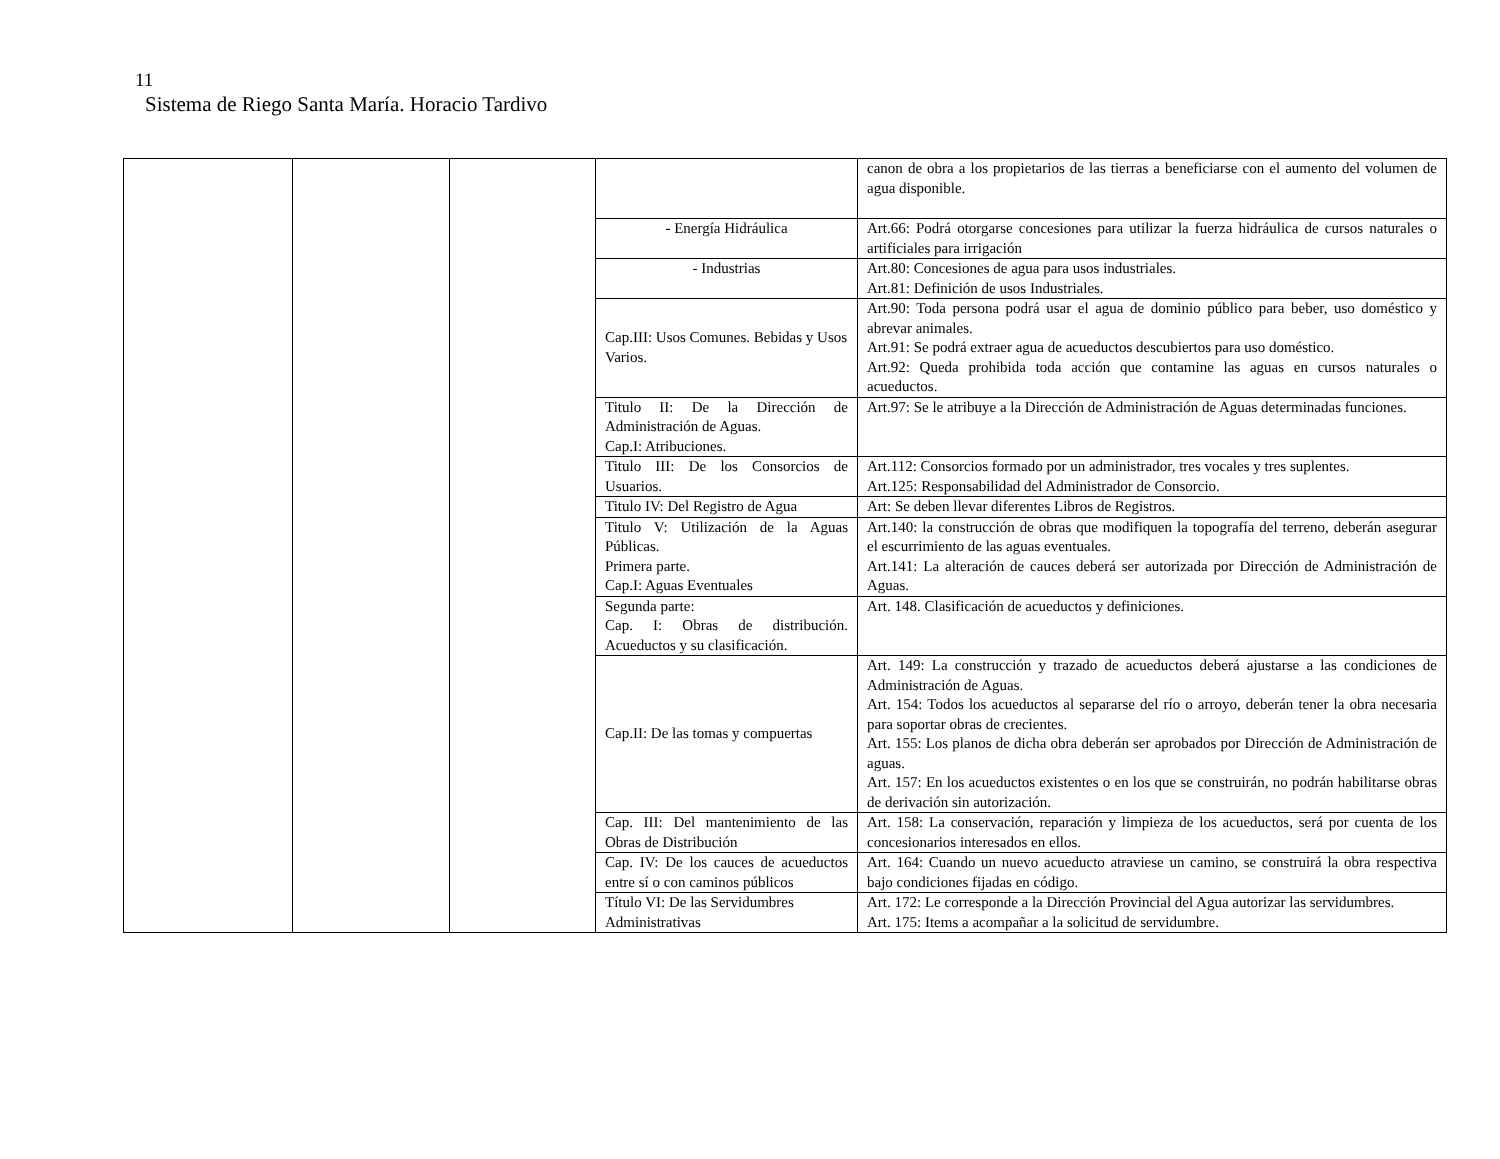11
Sistema de Riego Santa María. Horacio Tardivo
| | | | | canon de obra a los propietarios de las tierras a beneficiarse con el aumento del volumen de agua disponible. |
| | | | - Energía Hidráulica | Art.66: Podrá otorgarse concesiones para utilizar la fuerza hidráulica de cursos naturales o artificiales para irrigación |
| | | | - Industrias | Art.80: Concesiones de agua para usos industriales. Art.81: Definición de usos Industriales. |
| | | | Cap.III: Usos Comunes. Bebidas y Usos Varios. | Art.90: Toda persona podrá usar el agua de dominio público para beber, uso doméstico y abrevar animales. Art.91: Se podrá extraer agua de acueductos descubiertos para uso doméstico. Art.92: Queda prohibida toda acción que contamine las aguas en cursos naturales o acueductos. |
| | | | Titulo II: De la Dirección de Administración de Aguas. Cap.I: Atribuciones. | Art.97: Se le atribuye a la Dirección de Administración de Aguas determinadas funciones. |
| | | | Titulo III: De los Consorcios de Usuarios. | Art.112: Consorcios formado por un administrador, tres vocales y tres suplentes. Art.125: Responsabilidad del Administrador de Consorcio. |
| | | | Titulo IV: Del Registro de Agua | Art: Se deben llevar diferentes Libros de Registros. |
| | | | Titulo V: Utilización de la Aguas Públicas. Primera parte. Cap.I: Aguas Eventuales | Art.140: la construcción de obras que modifiquen la topografía del terreno, deberán asegurar el escurrimiento de las aguas eventuales. Art.141: La alteración de cauces deberá ser autorizada por Dirección de Administración de Aguas. |
| | | | Segunda parte: Cap. I: Obras de distribución. Acueductos y su clasificación. | Art. 148. Clasificación de acueductos y definiciones. |
| | | | Cap.II: De las tomas y compuertas | Art. 149: La construcción y trazado de acueductos deberá ajustarse a las condiciones de Administración de Aguas. Art. 154: Todos los acueductos al separarse del río o arroyo, deberán tener la obra necesaria para soportar obras de crecientes. Art. 155: Los planos de dicha obra deberán ser aprobados por Dirección de Administración de aguas. Art. 157: En los acueductos existentes o en los que se construirán, no podrán habilitarse obras de derivación sin autorización. |
| | | | Cap. III: Del mantenimiento de las Obras de Distribución | Art. 158: La conservación, reparación y limpieza de los acueductos, será por cuenta de los concesionarios interesados en ellos. |
| | | | Cap. IV: De los cauces de acueductos entre sí o con caminos públicos | Art. 164: Cuando un nuevo acueducto atraviese un camino, se construirá la obra respectiva bajo condiciones fijadas en código. |
| | | | Título VI: De las Servidumbres Administrativas | Art. 172: Le corresponde a la Dirección Provincial del Agua autorizar las servidumbres. Art. 175: Items a acompañar a la solicitud de servidumbre. |